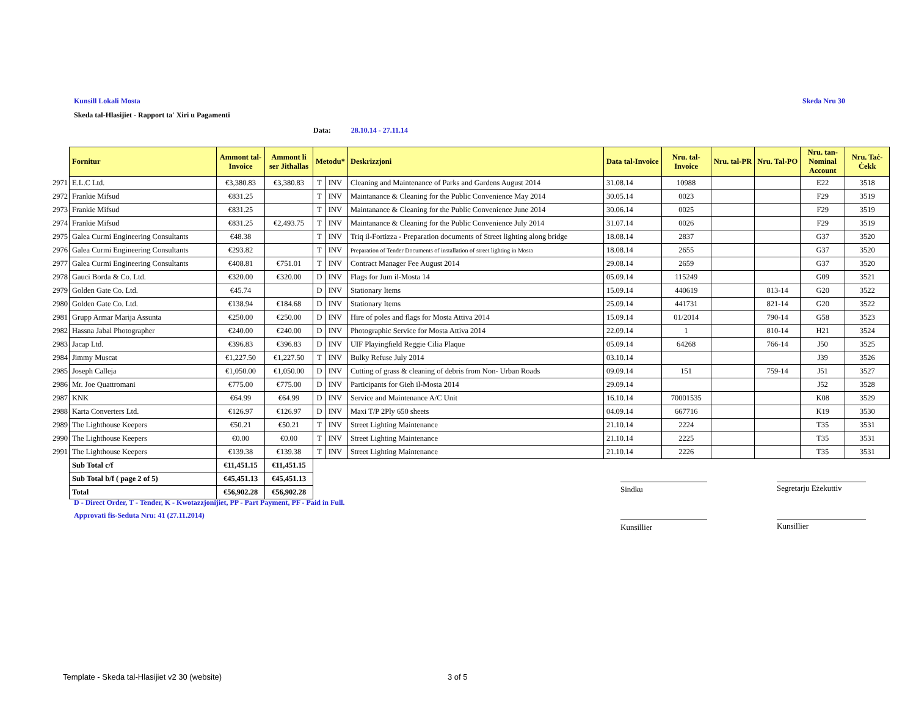Kunsill Lokali Mosta Skeda Nru 30
Skeda tal-Hlasijiet - Rapport ta' Xiri u Pagamenti
Data: 28.10.14 - 27.11.14
| | Fornitur | Ammont tal-Invoice | Ammont li ser Jithallas | Metodu* | | Deskrizzjoni | Data tal-Invoice | Nru. tal-Invoice | Nru. tal-PR | Nru. Tal-PO | Nru. tan-Nominal Account | Nru. Taċ-Ċekk |
| --- | --- | --- | --- | --- | --- | --- | --- | --- | --- | --- | --- | --- |
| 2971 | E.L.C Ltd. | €3,380.83 | €3,380.83 | T | INV | Cleaning and Maintenance of Parks and Gardens August 2014 | 31.08.14 | 10988 | | | E22 | 3518 |
| 2972 | Frankie Mifsud | €831.25 | | T | INV | Maintanance & Cleaning for the Public Convenience May 2014 | 30.05.14 | 0023 | | | F29 | 3519 |
| 2973 | Frankie Mifsud | €831.25 | | T | INV | Maintanance & Cleaning for the Public Convenience June 2014 | 30.06.14 | 0025 | | | F29 | 3519 |
| 2974 | Frankie Mifsud | €831.25 | €2,493.75 | T | INV | Maintanance & Cleaning for the Public Convenience July 2014 | 31.07.14 | 0026 | | | F29 | 3519 |
| 2975 | Galea Curmi Engineering Consultants | €48.38 | | T | INV | Triq il-Fortizza - Preparation documents of Street lighting along bridge | 18.08.14 | 2837 | | | G37 | 3520 |
| 2976 | Galea Curmi Engineering Consultants | €293.82 | | T | INV | Preparation of Tender Documents of installation of street lighting in Mosta | 18.08.14 | 2655 | | | G37 | 3520 |
| 2977 | Galea Curmi Engineering Consultants | €408.81 | €751.01 | T | INV | Contract Manager Fee August 2014 | 29.08.14 | 2659 | | | G37 | 3520 |
| 2978 | Gauci Borda & Co. Ltd. | €320.00 | €320.00 | D | INV | Flags for Jum il-Mosta 14 | 05.09.14 | 115249 | | | G09 | 3521 |
| 2979 | Golden Gate Co. Ltd. | €45.74 | | D | INV | Stationary Items | 15.09.14 | 440619 | | 813-14 | G20 | 3522 |
| 2980 | Golden Gate Co. Ltd. | €138.94 | €184.68 | D | INV | Stationary Items | 25.09.14 | 441731 | | 821-14 | G20 | 3522 |
| 2981 | Grupp Armar Marija Assunta | €250.00 | €250.00 | D | INV | Hire of poles and flags for Mosta Attiva 2014 | 15.09.14 | 01/2014 | | 790-14 | G58 | 3523 |
| 2982 | Hassna Jabal Photographer | €240.00 | €240.00 | D | INV | Photographic Service for Mosta Attiva 2014 | 22.09.14 | 1 | | 810-14 | H21 | 3524 |
| 2983 | Jacap Ltd. | €396.83 | €396.83 | D | INV | UIF Playingfield Reggie Cilia Plaque | 05.09.14 | 64268 | | 766-14 | J50 | 3525 |
| 2984 | Jimmy Muscat | €1,227.50 | €1,227.50 | T | INV | Bulky Refuse July 2014 | 03.10.14 | | | | J39 | 3526 |
| 2985 | Joseph Calleja | €1,050.00 | €1,050.00 | D | INV | Cutting of grass & cleaning of debris from Non- Urban Roads | 09.09.14 | 151 | | 759-14 | J51 | 3527 |
| 2986 | Mr. Joe Quattromani | €775.00 | €775.00 | D | INV | Participants for Gieh il-Mosta 2014 | 29.09.14 | | | | J52 | 3528 |
| 2987 | KNK | €64.99 | €64.99 | D | INV | Service and Maintenance A/C Unit | 16.10.14 | 70001535 | | | K08 | 3529 |
| 2988 | Karta Converters Ltd. | €126.97 | €126.97 | D | INV | Maxi T/P 2Ply 650 sheets | 04.09.14 | 667716 | | | K19 | 3530 |
| 2989 | The Lighthouse Keepers | €50.21 | €50.21 | T | INV | Street Lighting Maintenance | 21.10.14 | 2224 | | | T35 | 3531 |
| 2990 | The Lighthouse Keepers | €0.00 | €0.00 | T | INV | Street Lighting Maintenance | 21.10.14 | 2225 | | | T35 | 3531 |
| 2991 | The Lighthouse Keepers | €139.38 | €139.38 | T | INV | Street Lighting Maintenance | 21.10.14 | 2226 | | | T35 | 3531 |
| | Sub Total c/f | €11,451.15 | €11,451.15 | | | | | | | | | |
| | Sub Total b/f ( page 2 of 5) | €45,451.13 | €45,451.13 | | | | | | | | | |
| | Total | €56,902.28 | €56,902.28 | | | | | | | | | |
D - Direct Order, T - Tender, K - Kwotazzjonijiet, PP - Part Payment, PF - Paid in Full.
Approvati fis-Seduta Nru: 41 (27.11.2014)
Sindku
Segretarju Eżekuttiv
Kunsillier Kunsillier
Template - Skeda tal-Hlasijiet v2 30 (website)
3 of 5